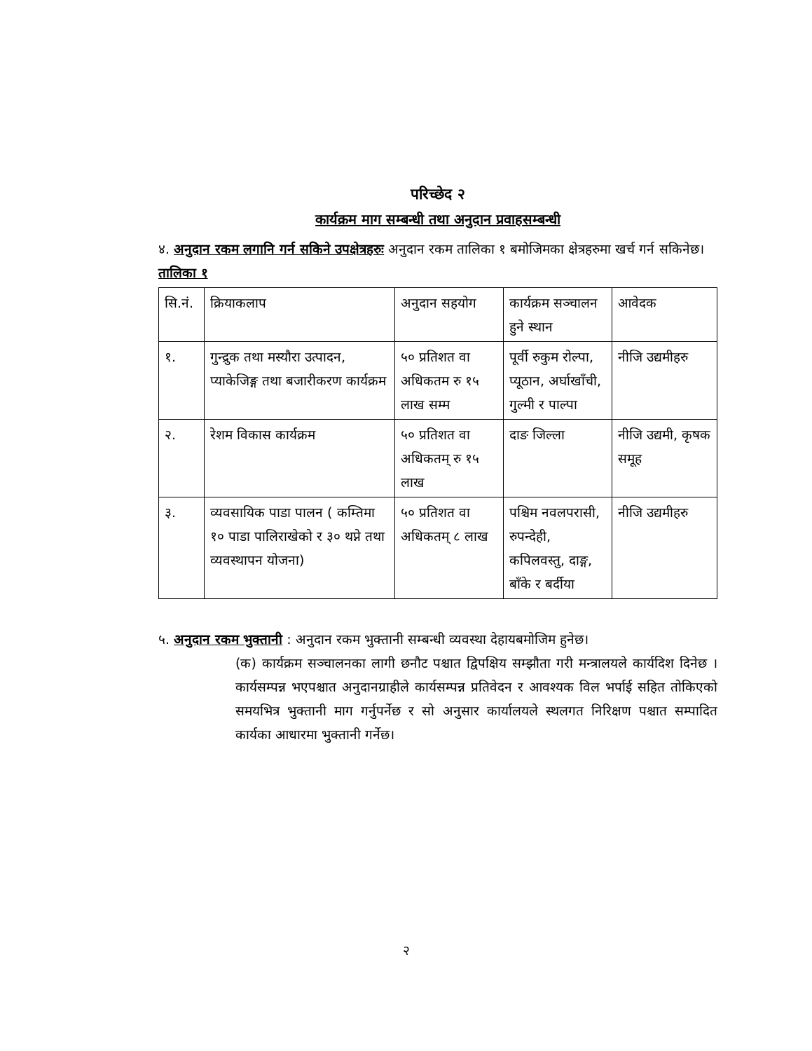परिच्छेद २
कार्यक्रम माग सम्बन्धी तथा अनुदान प्रवाहसम्बन्धी
४. अनुदान रकम लगानि गर्न सकिने उपक्षेत्रहरुः अनुदान रकम तालिका १ बमोजिमका क्षेत्रहरुमा खर्च गर्न सकिनेछ।
तालिका १
| सि.नं. | क्रियाकलाप | अनुदान सहयोग | कार्यक्रम सञ्चालन हुने स्थान | आवेदक |
| १. | गुन्द्रुक तथा मस्यौरा उत्पादन, प्याकेजिङ्ग तथा बजारीकरण कार्यक्रम | ५० प्रतिशत वा अधिकतम रु १५ लाख सम्म | पूर्वी रुकुम रोल्पा, प्यूठान, अर्घाखाँची, गुल्मी र पाल्पा | नीजि उद्यमीहरु |
| २. | रेशम विकास कार्यक्रम | ५० प्रतिशत वा अधिकतम् रु १५ लाख | दाङ जिल्ला | नीजि उद्यमी, कृषक समूह |
| ३. | व्यवसायिक पाडा पालन ( कम्तिमा १० पाडा पालिराखेको र ३० थप्ने तथा व्यवस्थापन योजना) | ५० प्रतिशत वा अधिकतम् ८ लाख | पश्चिम नवलपरासी, रुपन्देही, कपिलवस्तु, दाङ्ग, बाँके र बर्दीया | नीजि उद्यमीहरु |
५. अनुदान रकम भुक्तानी : अनुदान रकम भुक्तानी सम्बन्धी व्यवस्था देहायबमोजिम हुनेछ।
(क) कार्यक्रम सञ्चालनका लागी छनौट पश्चात द्विपक्षिय सम्झौता गरी मन्त्रालयले कार्यदिश दिनेछ ।कार्यसम्पन्न भएपश्चात अनुदानग्राहीले कार्यसम्पन्न प्रतिवेदन र आवश्यक विल भर्पाई सहित तोकिएको समयभित्र भुक्तानी माग गर्नुपर्नेछ र सो अनुसार कार्यालयले स्थलगत निरिक्षण पश्चात सम्पादित कार्यका आधारमा भुक्तानी गर्नेछ।
२